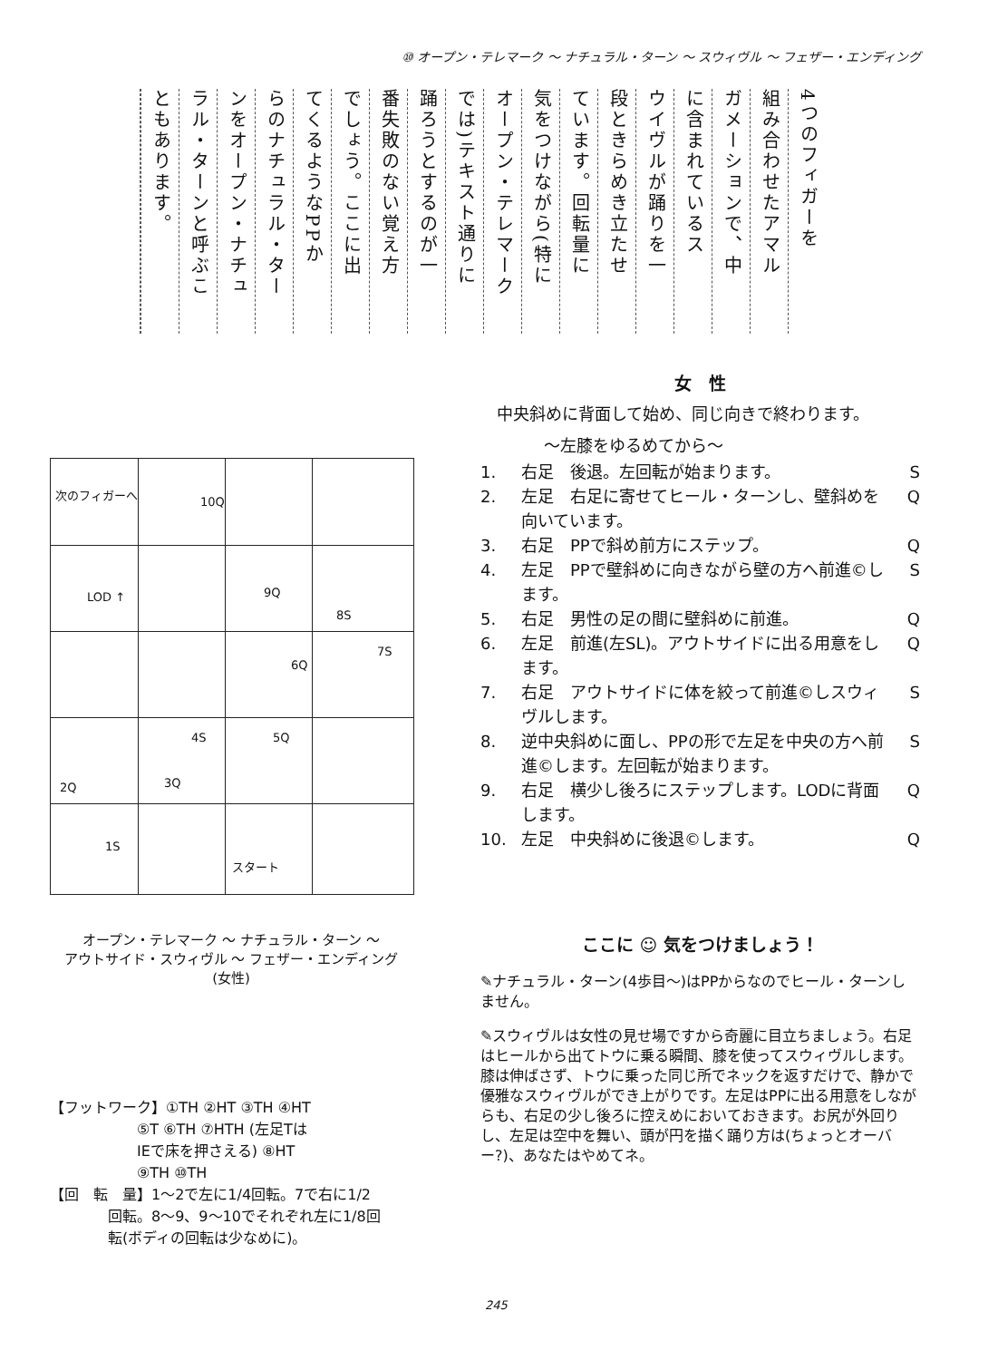⑩ オープン・テレマーク ～ ナチュラル・ターン ～ スウィヴル ～ フェザー・エンディング
4つのフィガーを
組み合わせたアマル
ガメーションで、中
に含まれているス
ウイヴルが踊りを一
段ときらめき立たせ
ています。回転量に
気をつけながら(特に
オープン・テレマーク
では)テキスト通りに
踊ろうとするのが一
番失敗のない覚え方
でしょう。ここに出
てくるようなPPか
らのナチュラル・ター
ンをオープン・ナチュ
ラル・ターンと呼ぶこ
ともあります。
次のフィガーへ
10Q
LOD ↑ 9Q
8S
7S
6Q
5Q 4S
3Q 2Q
1S
スタート
オープン・テレマーク ～ ナチュラル・ターン ～
アウトサイド・スウィヴル ～ フェザー・エンディング
(女性)
【フットワーク】①TH ②HT ③TH ④HT
　　　　　　⑤T ⑥TH ⑦HTH (左足Tは
　　　　　　IEで床を押さえる) ⑧HT
　　　　　　⑨TH ⑩TH
【回　転　量】1～2で左に1/4回転。7で右に1/2
　　　　回転。8～9、9～10でそれぞれ左に1/8回
　　　　転(ボディの回転は少なめに)。
女　性
　中央斜めに背面して始め、同じ向きで終わります。
～左膝をゆるめてから～
1. 右足　後退。左回転が始まります。 S
2. 左足　右足に寄せてヒール・ターンし、壁斜めを向いています。 Q
3. 右足　PPで斜め前方にステップ。 Q
4. 左足　PPで壁斜めに向きながら壁の方へ前進©します。 S
5. 右足　男性の足の間に壁斜めに前進。 Q
6. 左足　前進(左SL)。アウトサイドに出る用意をします。 Q
7. 右足　アウトサイドに体を絞って前進©しスウィヴルします。 S
8. 逆中央斜めに面し、PPの形で左足を中央の方へ前進©します。左回転が始まります。 S
9. 右足　横少し後ろにステップします。LODに背面します。 Q
10. 左足　中央斜めに後退©します。 Q
ここに ☺ 気をつけましょう！
✎ナチュラル・ターン(4歩目～)はPPからなのでヒール・ターンしません。
✎スウィヴルは女性の見せ場ですから奇麗に目立ちましょう。右足はヒールから出てトウに乗る瞬間、膝を使ってスウィヴルします。膝は伸ばさず、トウに乗った同じ所でネックを返すだけで、静かで優雅なスウィヴルができ上がりです。左足はPPに出る用意をしながらも、右足の少し後ろに控えめにおいておきます。お尻が外回りし、左足は空中を舞い、頭が円を描く踊り方は(ちょっとオーバー?)、あなたはやめてネ。
245